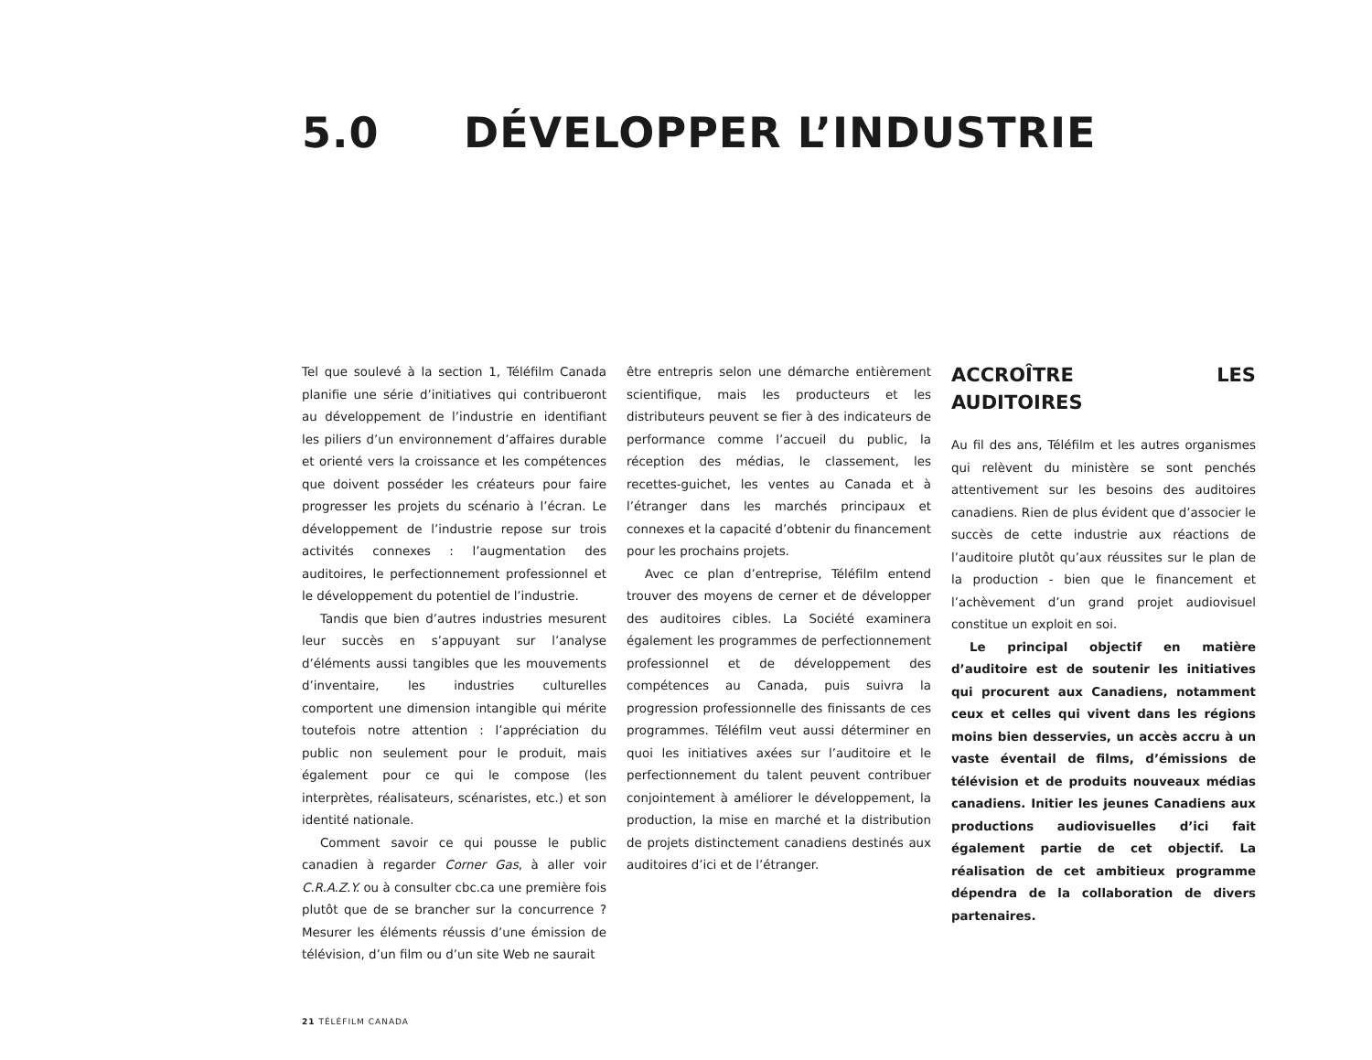5.0 DÉVELOPPER L’INDUSTRIE
Tel que soulevé à la section 1, Téléfilm Canada planifie une série d’initiatives qui contribueront au développement de l’industrie en identifiant les piliers d’un environnement d’affaires durable et orienté vers la croissance et les compétences que doivent posséder les créateurs pour faire progresser les projets du scénario à l’écran. Le développement de l’industrie repose sur trois activités connexes : l’augmentation des auditoires, le perfectionnement professionnel et le développement du potentiel de l’industrie.
Tandis que bien d’autres industries mesurent leur succès en s’appuyant sur l’analyse d’éléments aussi tangibles que les mouvements d’inventaire, les industries culturelles comportent une dimension intangible qui mérite toutefois notre attention : l’appréciation du public non seulement pour le produit, mais également pour ce qui le compose (les interprètes, réalisateurs, scénaristes, etc.) et son identité nationale.
Comment savoir ce qui pousse le public canadien à regarder Corner Gas, à aller voir C.R.A.Z.Y. ou à consulter cbc.ca une première fois plutôt que de se brancher sur la concurrence ? Mesurer les éléments réussis d’une émission de télévision, d’un film ou d’un site Web ne saurait
être entrepris selon une démarche entièrement scientifique, mais les producteurs et les distributeurs peuvent se fier à des indicateurs de performance comme l’accueil du public, la réception des médias, le classement, les recettes-guichet, les ventes au Canada et à l’étranger dans les marchés principaux et connexes et la capacité d’obtenir du financement pour les prochains projets.
Avec ce plan d’entreprise, Téléfilm entend trouver des moyens de cerner et de développer des auditoires cibles. La Société examinera également les programmes de perfectionnement professionnel et de développement des compétences au Canada, puis suivra la progression professionnelle des finissants de ces programmes. Téléfilm veut aussi déterminer en quoi les initiatives axées sur l’auditoire et le perfectionnement du talent peuvent contribuer conjointement à améliorer le développement, la production, la mise en marché et la distribution de projets distinctement canadiens destinés aux auditoires d’ici et de l’étranger.
ACCROÎTRE LES AUDITOIRES
Au fil des ans, Téléfilm et les autres organismes qui relèvent du ministère se sont penchés attentivement sur les besoins des auditoires canadiens. Rien de plus évident que d’associer le succès de cette industrie aux réactions de l’auditoire plutôt qu’aux réussites sur le plan de la production - bien que le financement et l’achèvement d’un grand projet audiovisuel constitue un exploit en soi.
Le principal objectif en matière d’auditoire est de soutenir les initiatives qui procurent aux Canadiens, notamment ceux et celles qui vivent dans les régions moins bien desservies, un accès accru à un vaste éventail de films, d’émissions de télévision et de produits nouveaux médias canadiens. Initier les jeunes Canadiens aux productions audiovisuelles d’ici fait également partie de cet objectif. La réalisation de cet ambitieux programme dépendra de la collaboration de divers partenaires.
21 TÉLÉFILM CANADA